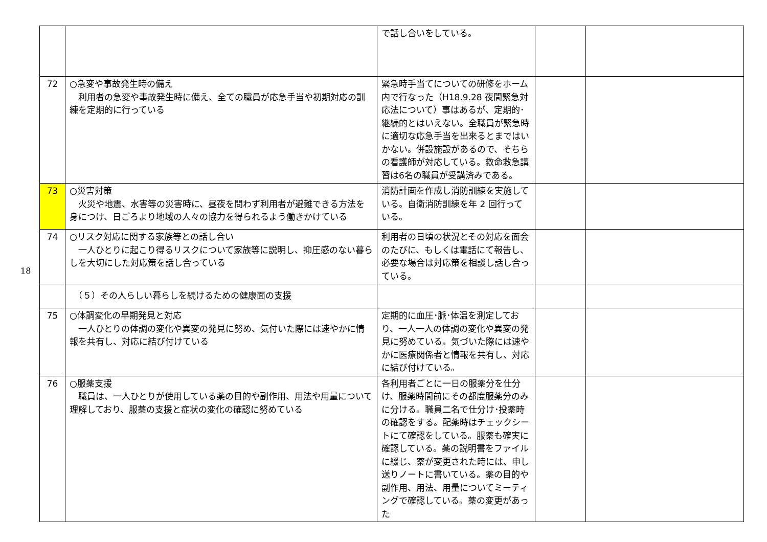18
| | | で話し合いをしている。 | | |
| 72 | ○急変や事故発生時の備え 利用者の急変や事故発生時に備え、全ての職員が応急手当や初期対応の訓練を定期的に行っている | 緊急時手当てについての研修をホーム内で行なった（H18.9.28 夜間緊急対応法について）事はあるが、定期的･継続的とはいえない。全職員が緊急時に適切な応急手当を出来るとまではいかない。併設施設があるので、そちらの看護師が対応している。救命救急講習は6名の職員が受講済みである。 | | |
| 73 | ○災害対策 火災や地震、水害等の災害時に、昼夜を問わず利用者が避難できる方法を身につけ、日ごろより地域の人々の協力を得られるよう働きかけている | 消防計画を作成し消防訓練を実施している。自衛消防訓練を年 2 回行っている。 | | |
| 74 | ○リスク対応に関する家族等との話し合い 一人ひとりに起こり得るリスクについて家族等に説明し、抑圧感のない暮らしを大切にした対応策を話し合っている | 利用者の日頃の状況とその対応を面会のたびに、もしくは電話にて報告し、必要な場合は対応策を相談し話し合っている。 | | |
| | （５）その人らしい暮らしを続けるための健康面の支援 | | | |
| 75 | ○体調変化の早期発見と対応 一人ひとりの体調の変化や異変の発見に努め、気付いた際には速やかに情報を共有し、対応に結び付けている | 定期的に血圧･脈･体温を測定しており、一人一人の体調の変化や異変の発見に努めている。気づいた際には速やかに医療関係者と情報を共有し、対応に結び付けている。 | | |
| 76 | ○服薬支援 職員は、一人ひとりが使用している薬の目的や副作用、用法や用量について理解しており、服薬の支援と症状の変化の確認に努めている | 各利用者ごとに一日の服薬分を仕分け、服薬時間前にその都度服薬分のみに分ける。職員二名で仕分け･投薬時の確認をする。配薬時はチェックシートにて確認をしている。服薬も確実に確認している。薬の説明書をファイルに綴じ、薬が変更された時には、申し送りノートに書いている。薬の目的や副作用、用法、用量についてミーティングで確認している。薬の変更があった | | |